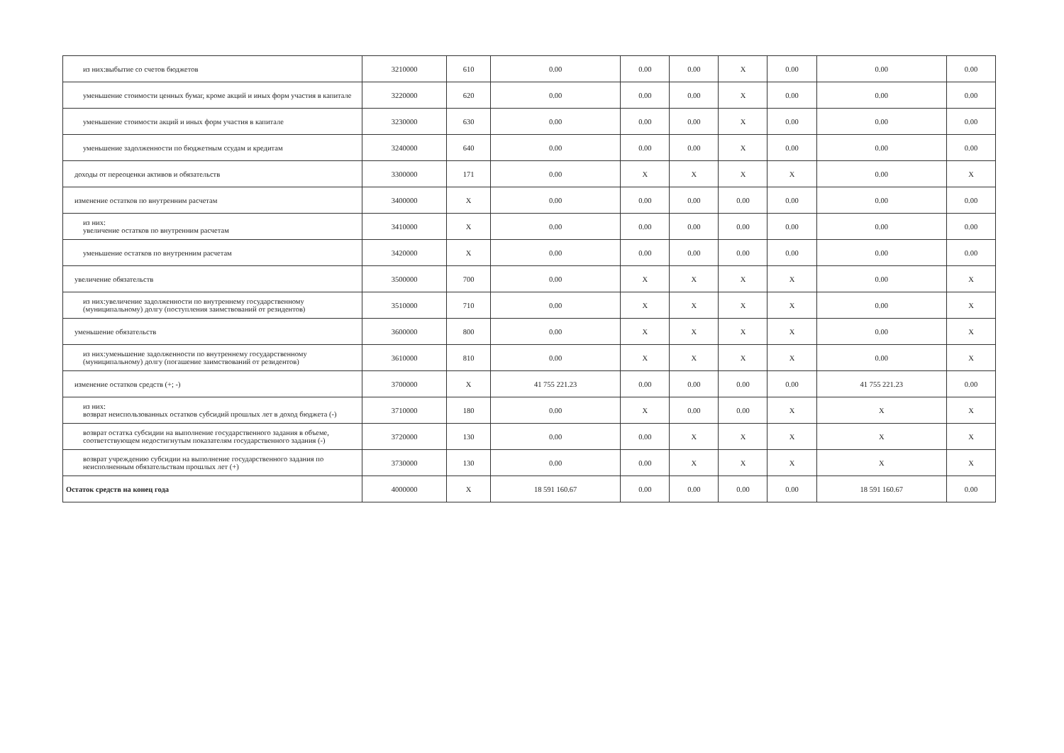| из них:выбытие со счетов бюджетов | 3210000 | 610 | 0.00 | 0.00 | 0.00 | X | 0.00 | 0.00 | 0.00 |
| уменьшение стоимости ценных бумаг, кроме акций и иных форм участия в капитале | 3220000 | 620 | 0.00 | 0.00 | 0.00 | X | 0.00 | 0.00 | 0.00 |
| уменьшение стоимости акций и иных форм участия в капитале | 3230000 | 630 | 0.00 | 0.00 | 0.00 | X | 0.00 | 0.00 | 0.00 |
| уменьшение задолженности по бюджетным ссудам и кредитам | 3240000 | 640 | 0.00 | 0.00 | 0.00 | X | 0.00 | 0.00 | 0.00 |
| доходы от переоценки активов и обязательств | 3300000 | 171 | 0.00 | X | X | X | X | 0.00 | X |
| изменение остатков по внутренним расчетам | 3400000 | X | 0.00 | 0.00 | 0.00 | 0.00 | 0.00 | 0.00 | 0.00 |
| из них: увеличение остатков по внутренним расчетам | 3410000 | X | 0.00 | 0.00 | 0.00 | 0.00 | 0.00 | 0.00 | 0.00 |
| уменьшение остатков по внутренним расчетам | 3420000 | X | 0.00 | 0.00 | 0.00 | 0.00 | 0.00 | 0.00 | 0.00 |
| увеличение обязательств | 3500000 | 700 | 0.00 | X | X | X | X | 0.00 | X |
| из них:увеличение задолженности по внутреннему государственному (муниципальному) долгу (поступления заимствований от резидентов) | 3510000 | 710 | 0.00 | X | X | X | X | 0.00 | X |
| уменьшение обязательств | 3600000 | 800 | 0.00 | X | X | X | X | 0.00 | X |
| из них:уменьшение задолженности по внутреннему государственному (муниципальному) долгу (погашение заимствований от резидентов) | 3610000 | 810 | 0.00 | X | X | X | X | 0.00 | X |
| изменение остатков средств (+; -) | 3700000 | X | 41 755 221.23 | 0.00 | 0.00 | 0.00 | 0.00 | 41 755 221.23 | 0.00 |
| из них: возврат неиспользованных остатков субсидий прошлых лет в доход бюджета (-) | 3710000 | 180 | 0.00 | X | 0.00 | 0.00 | X | X | X |
| возврат остатка субсидии на выполнение государственного задания в объеме, соответствующем недостигнутым показателям государственного задания (-) | 3720000 | 130 | 0.00 | 0.00 | X | X | X | X | X |
| возврат учреждению субсидии на выполнение государственного задания по неисполненным обязательствам прошлых лет (+) | 3730000 | 130 | 0.00 | 0.00 | X | X | X | X | X |
| Остаток средств на конец года | 4000000 | X | 18 591 160.67 | 0.00 | 0.00 | 0.00 | 0.00 | 18 591 160.67 | 0.00 |